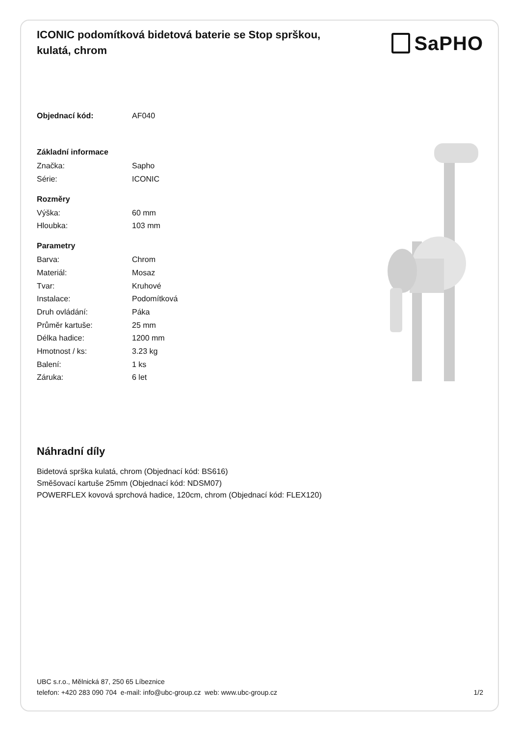ICONIC podomítková bidetová baterie se Stop sprškou, kulatá, chrom
SaPHO
| Objednací kód: | AF040 |
| Základní informace | |
| Značka: | Sapho |
| Série: | ICONIC |
| Rozměry | |
| Výška: | 60 mm |
| Hloubka: | 103 mm |
| Parametry | |
| Barva: | Chrom |
| Materiál: | Mosaz |
| Tvar: | Kruhové |
| Instalace: | Podomítková |
| Druh ovládání: | Páka |
| Průměr kartuše: | 25 mm |
| Délka hadice: | 1200 mm |
| Hmotnost / ks: | 3.23 kg |
| Balení: | 1 ks |
| Záruka: | 6 let |
Náhradní díly
Bidetová sprška kulatá, chrom (Objednací kód: BS616)
Směšovací kartuše 25mm (Objednací kód: NDSM07)
POWERFLEX kovová sprchová hadice, 120cm, chrom (Objednací kód: FLEX120)
UBC s.r.o., Mělnická 87, 250 65 Líbeznice
telefon: +420 283 090 704 e-mail: info@ubc-group.cz web: www.ubc-group.cz 1/2